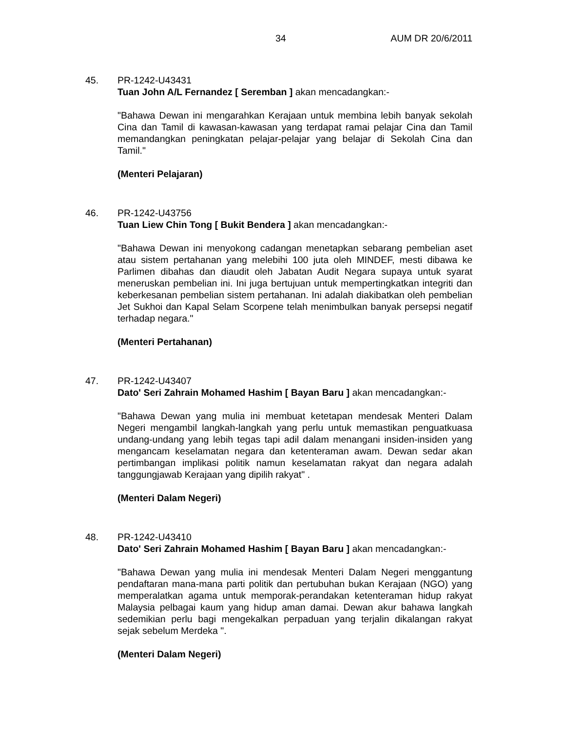34 AUM DR 20/6/2011
45. PR-1242-U43431
Tuan John A/L Fernandez [ Seremban ] akan mencadangkan:-
"Bahawa Dewan ini mengarahkan Kerajaan untuk membina lebih banyak sekolah Cina dan Tamil di kawasan-kawasan yang terdapat ramai pelajar Cina dan Tamil memandangkan peningkatan pelajar-pelajar yang belajar di Sekolah Cina dan Tamil."
(Menteri Pelajaran)
46. PR-1242-U43756
Tuan Liew Chin Tong [ Bukit Bendera ] akan mencadangkan:-
"Bahawa Dewan ini menyokong cadangan menetapkan sebarang pembelian aset atau sistem pertahanan yang melebihi 100 juta oleh MINDEF, mesti dibawa ke Parlimen dibahas dan diaudit oleh Jabatan Audit Negara supaya untuk syarat meneruskan pembelian ini. Ini juga bertujuan untuk mempertingkatkan integriti dan keberkesanan pembelian sistem pertahanan. Ini adalah diakibatkan oleh pembelian Jet Sukhoi dan Kapal Selam Scorpene telah menimbulkan banyak persepsi negatif terhadap negara."
(Menteri Pertahanan)
47. PR-1242-U43407
Dato' Seri Zahrain Mohamed Hashim [ Bayan Baru ] akan mencadangkan:-
"Bahawa Dewan yang mulia ini membuat ketetapan mendesak Menteri Dalam Negeri mengambil langkah-langkah yang perlu untuk memastikan penguatkuasa undang-undang yang lebih tegas tapi adil dalam menangani insiden-insiden yang mengancam keselamatan negara dan ketenteraman awam. Dewan sedar akan pertimbangan implikasi politik namun keselamatan rakyat dan negara adalah tanggungjawab Kerajaan yang dipilih rakyat" .
(Menteri Dalam Negeri)
48. PR-1242-U43410
Dato' Seri Zahrain Mohamed Hashim [ Bayan Baru ] akan mencadangkan:-
"Bahawa Dewan yang mulia ini mendesak Menteri Dalam Negeri menggantung pendaftaran mana-mana parti politik dan pertubuhan bukan Kerajaan (NGO) yang memperalatkan agama untuk memporak-perandakan ketenteraman hidup rakyat Malaysia pelbagai kaum yang hidup aman damai. Dewan akur bahawa langkah sedemikian perlu bagi mengekalkan perpaduan yang terjalin dikalangan rakyat sejak sebelum Merdeka ".
(Menteri Dalam Negeri)